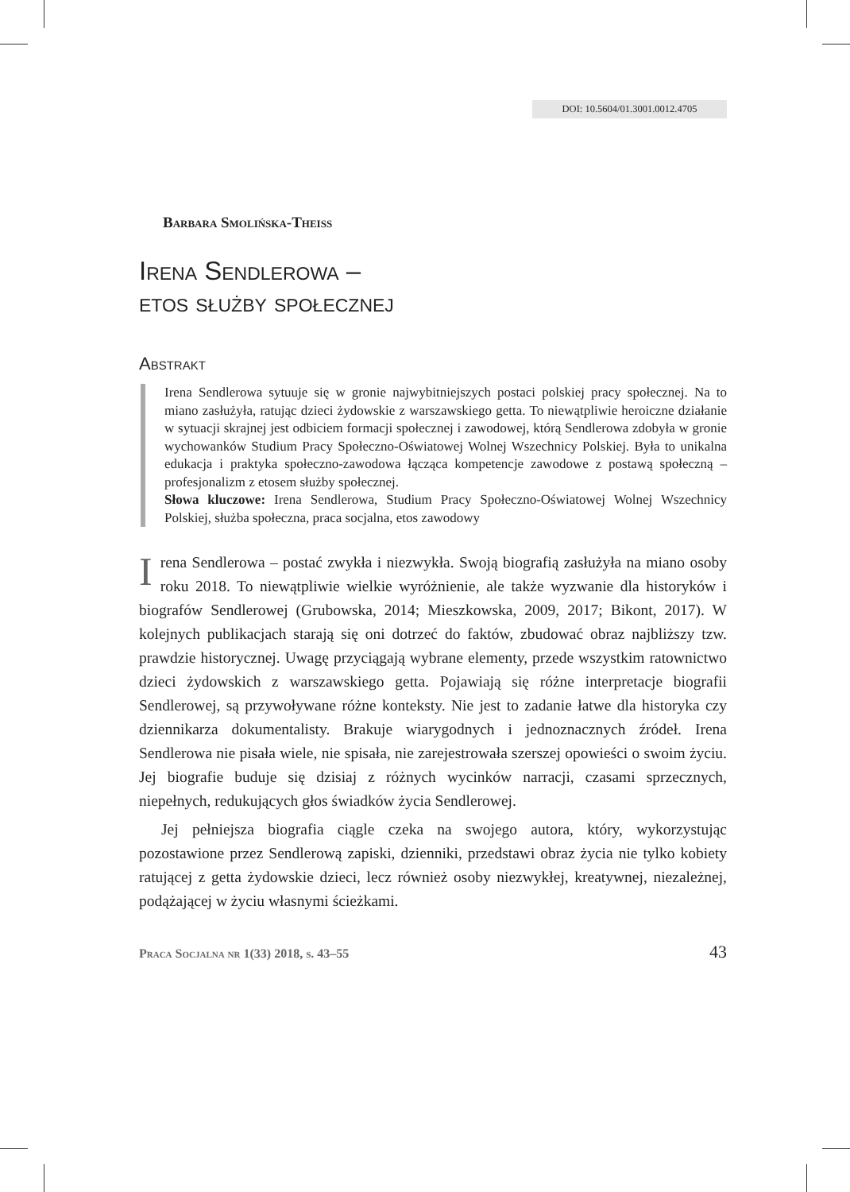DOI: 10.5604/01.3001.0012.4705
Barbara Smolińska-Theiss
Irena Sendlerowa –
etos służby społecznej
Abstrakt
Irena Sendlerowa sytuuje się w gronie najwybitniejszych postaci polskiej pracy społecznej. Na to miano zasłużyła, ratując dzieci żydowskie z warszawskiego getta. To niewątpliwie heroiczne działanie w sytuacji skrajnej jest odbiciem formacji społecznej i zawodowej, którą Sendlerowa zdobyła w gronie wychowanków Studium Pracy Społeczno-Oświatowej Wolnej Wszechnicy Polskiej. Była to unikalna edukacja i praktyka społeczno-zawodowa łącząca kompetencje zawodowe z postawą społeczną – profesjonalizm z etosem służby społecznej.
Słowa kluczowe: Irena Sendlerowa, Studium Pracy Społeczno-Oświatowej Wolnej Wszechnicy Polskiej, służba społeczna, praca socjalna, etos zawodowy
Irena Sendlerowa – postać zwykła i niezwykła. Swoją biografią zasłużyła na miano osoby roku 2018. To niewątpliwie wielkie wyróżnienie, ale także wyzwanie dla historyków i biografów Sendlerowej (Grubowska, 2014; Mieszkowska, 2009, 2017; Bikont, 2017). W kolejnych publikacjach starają się oni dotrzeć do faktów, zbudować obraz najbliższy tzw. prawdzie historycznej. Uwagę przyciągają wybrane elementy, przede wszystkim ratownictwo dzieci żydowskich z warszawskiego getta. Pojawiają się różne interpretacje biografii Sendlerowej, są przywoływane różne konteksty. Nie jest to zadanie łatwe dla historyka czy dziennikarza dokumentalisty. Brakuje wiarygodnych i jednoznacznych źródeł. Irena Sendlerowa nie pisała wiele, nie spisała, nie zarejestrowała szerszej opowieści o swoim życiu. Jej biografie buduje się dzisiaj z różnych wycinków narracji, czasami sprzecznych, niepełnych, redukujących głos świadków życia Sendlerowej.
Jej pełniejsza biografia ciągle czeka na swojego autora, który, wykorzystując pozostawione przez Sendlerową zapiski, dzienniki, przedstawi obraz życia nie tylko kobiety ratującej z getta żydowskie dzieci, lecz również osoby niezwykłej, kreatywnej, niezależnej, podążającej w życiu własnymi ścieżkami.
Praca Socjalna nr 1(33) 2018, s. 43–55 43